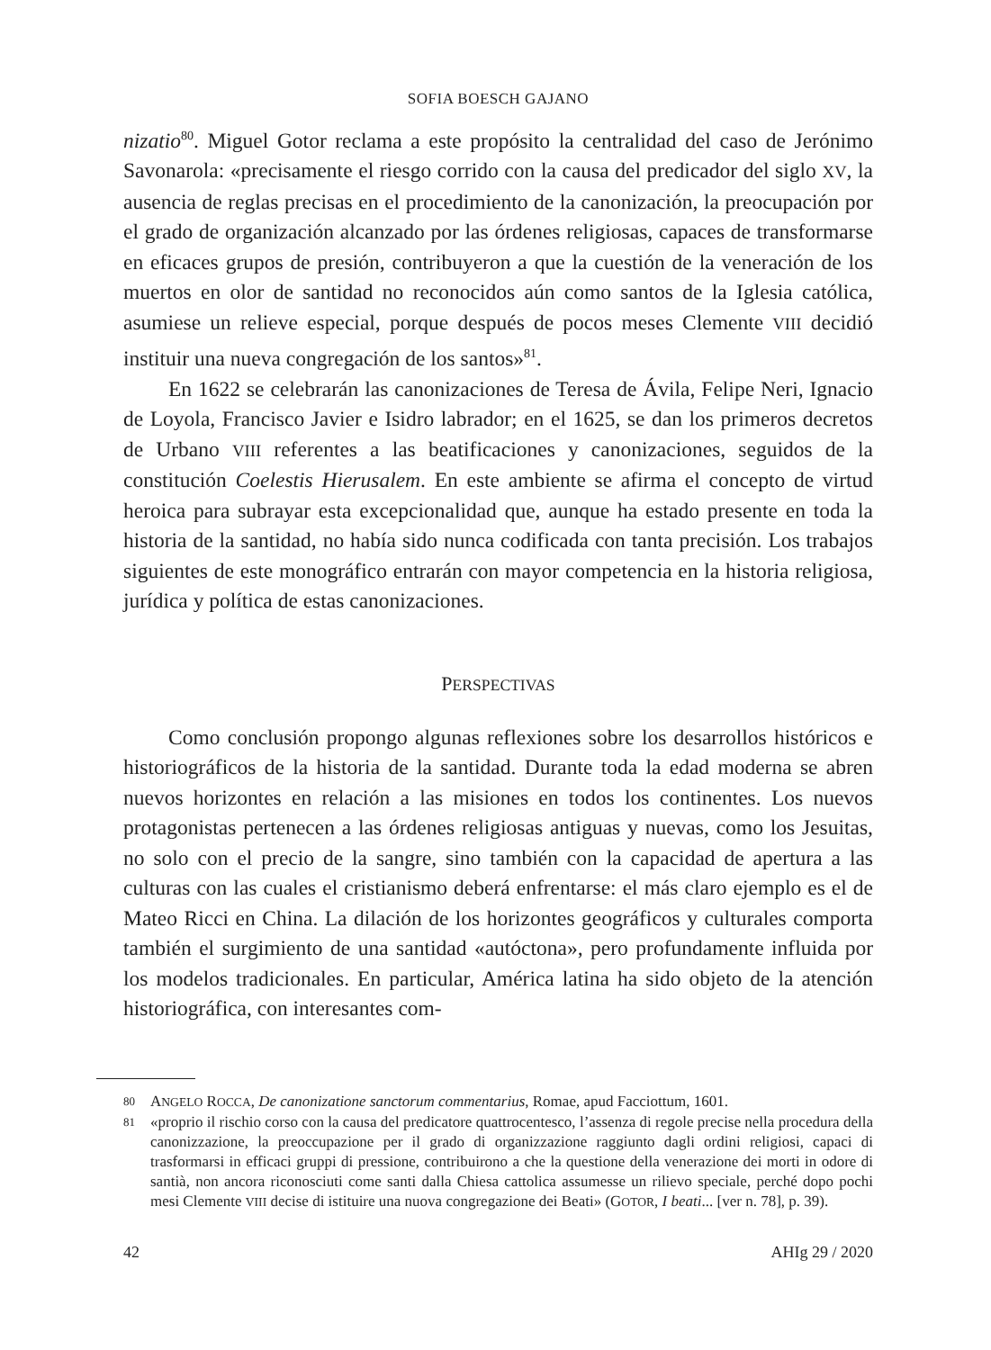SOFIA BOESCH GAJANO
nizatio<sup>80</sup>. Miguel Gotor reclama a este propósito la centralidad del caso de Jerónimo Savonarola: «precisamente el riesgo corrido con la causa del predicador del siglo XV, la ausencia de reglas precisas en el procedimiento de la canonización, la preocupación por el grado de organización alcanzado por las órdenes religiosas, capaces de transformarse en eficaces grupos de presión, contribuyeron a que la cuestión de la veneración de los muertos en olor de santidad no reconocidos aún como santos de la Iglesia católica, asumiese un relieve especial, porque después de pocos meses Clemente VIII decidió instituir una nueva congregación de los santos»<sup>81</sup>.
En 1622 se celebrarán las canonizaciones de Teresa de Ávila, Felipe Neri, Ignacio de Loyola, Francisco Javier e Isidro labrador; en el 1625, se dan los primeros decretos de Urbano VIII referentes a las beatificaciones y canonizaciones, seguidos de la constitución Coelestis Hierusalem. En este ambiente se afirma el concepto de virtud heroica para subrayar esta excepcionalidad que, aunque ha estado presente en toda la historia de la santidad, no había sido nunca codificada con tanta precisión. Los trabajos siguientes de este monográfico entrarán con mayor competencia en la historia religiosa, jurídica y política de estas canonizaciones.
PERSPECTIVAS
Como conclusión propongo algunas reflexiones sobre los desarrollos históricos e historiográficos de la historia de la santidad. Durante toda la edad moderna se abren nuevos horizontes en relación a las misiones en todos los continentes. Los nuevos protagonistas pertenecen a las órdenes religiosas antiguas y nuevas, como los Jesuitas, no solo con el precio de la sangre, sino también con la capacidad de apertura a las culturas con las cuales el cristianismo deberá enfrentarse: el más claro ejemplo es el de Mateo Ricci en China. La dilación de los horizontes geográficos y culturales comporta también el surgimiento de una santidad «autóctona», pero profundamente influida por los modelos tradicionales. En particular, América latina ha sido objeto de la atención historiográfica, con interesantes com-
80 ANGELO ROCCA, De canonizatione sanctorum commentarius, Romae, apud Facciottum, 1601.
81 «proprio il rischio corso con la causa del predicatore quattrocentesco, l’assenza di regole precise nella procedura della canonizzazione, la preoccupazione per il grado di organizzazione raggiunto dagli ordini religiosi, capaci di trasformarsi in efficaci gruppi di pressione, contribuirono a che la questione della venerazione dei morti in odore di santià, non ancora riconosciuti come santi dalla Chiesa cattolica assumesse un rilievo speciale, perché dopo pochi mesi Clemente VIII decise di istituire una nuova congregazione dei Beati» (GOTOR, I beati... [ver n. 78], p. 39).
42 AHIg 29 / 2020